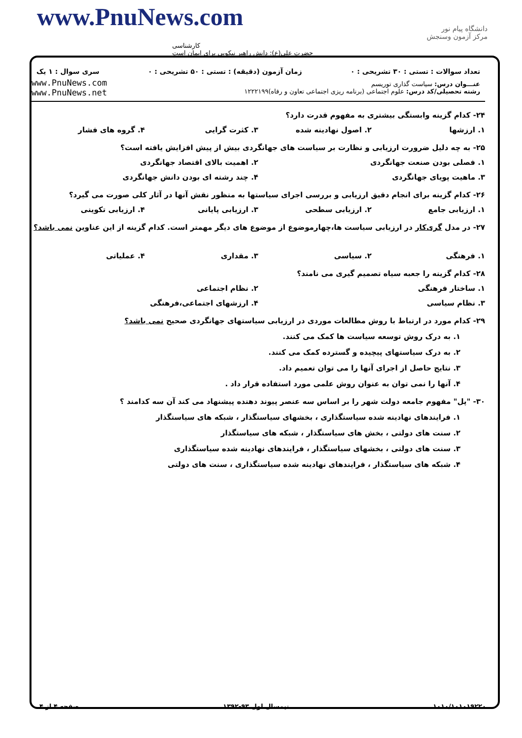www.PnuNews.com
کارشناسی
حضرت علی(ع): دانش راهبر نیکویی برای ایمان است
دانشگاه پیام نور
مرکز آزمون وسنجش
تعداد سوالات : تستی : ۳۰ تشریحی : ۰ زمان آزمون (دقیقه) : تستی : ۵۰ تشریحی : ۰ سری سوال : ۱ یک
عنـــوان درس: سیاست گذاری توریسم
رشته تحصیلی/کد درس: علوم اجتماعی (برنامه ریزی اجتماعی تعاون و رفاه)۱۲۲۲۱۹۹
www.PnuNews.com
www.PnuNews.net
۲۴- کدام گزینه وابستگی بیشتری به مفهوم قدرت دارد؟
۱. ارزشها ۲. اصول نهادینه شده ۳. کثرت گرایی ۴. گروه های فشار
۲۵- به چه دلیل ضرورت ارزیابی و نظارت بر سیاست های جهانگردی بیش از پیش افزایش یافته است؟
۱. فصلی بودن صنعت جهانگردی ۲. اهمیت بالای اقتصاد جهانگردی
۳. ماهیت پویای جهانگردی ۴. چند رشته ای بودن دانش جهانگردی
۲۶- کدام گزینه برای انجام دقیق ارزیابی و بررسی اجرای سیاستها به منظور نقش آنها در آثار کلی صورت می گیرد؟
۱. ارزیابی جامع ۲. ارزیابی سطحی ۳. ارزیابی پایانی ۴. ارزیابی تکوینی
۲۷- در مدل گری‌کار در ارزیابی سیاست ها،چهارموضوع از موضوع های دیگر مهمتر است. کدام گزینه از این عناوین نمی باشد؟
۱. فرهنگی ۲. سیاسی ۳. مقداری ۴. عملیاتی
۲۸- کدام گزینه را جعبه سیاه تصمیم گیری می نامند؟
۱. ساختار فرهنگی ۲. نظام اجتماعی
۳. نظام سیاسی ۴. ارزشهای اجتماعی،فرهنگی
۲۹- کدام مورد در ارتباط با روش مطالعات موردی در ارزیابی سیاستهای جهانگردی صحیح نمی باشد؟
۱. به درک روش توسعه سیاست ها کمک می کنند.
۲. به درک سیاستهای پیچیده و گسترده کمک می کنند.
۳. نتایج حاصل از اجرای آنها را می توان تعمیم داد.
۴. آنها را نمی توان به عنوان روش علمی مورد استفاده قرار داد .
۳۰- "پل" مفهوم جامعه دولت شهر را بر اساس سه عنصر پیوند دهنده پیشنهاد می کند آن سه کدامند ؟
۱. فرایندهای نهادینه شده سیاستگذاری ، بخشهای سیاستگذار ، شبکه های سیاستگذار
۲. سنت های دولتی ، بخش های سیاستگذار ، شبکه های سیاستگذار
۳. سنت های دولتی ، بخشهای سیاستگذار ، فرایندهای نهادینه شده سیاستگذاری
۴. شبکه های سیاستگذار ، فرایندهای نهادینه شده سیاستگذاری ، سنت های دولتی
۱۰۱۰/۱۰۱۰۱۹۲۲۰ نیمسال اول ۹۳-۱۳۹۲ صفحه ۴ از ۴